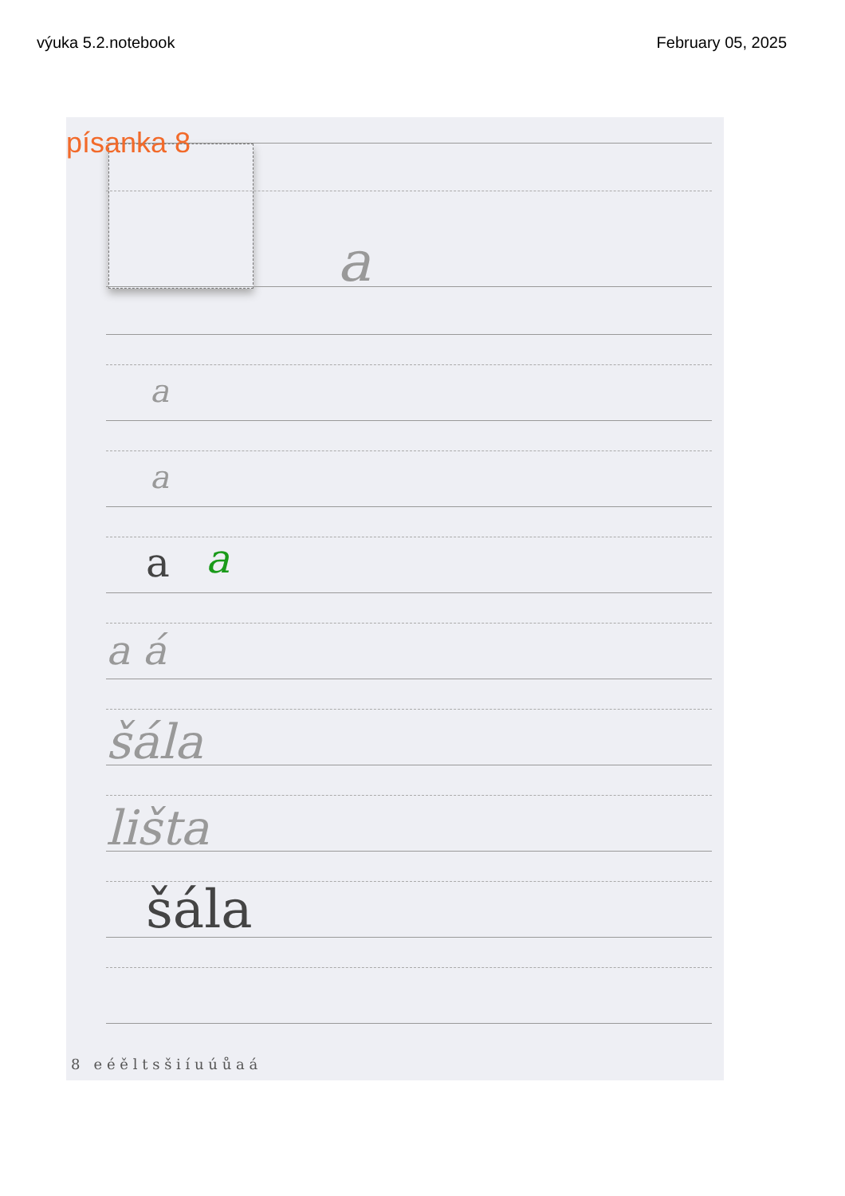výuka 5.2.notebook February 05, 2025
a
a
a
a a
a á
šála
lišta
šála
8 e é ě l t s š i í u ú ů a á
písanka 8